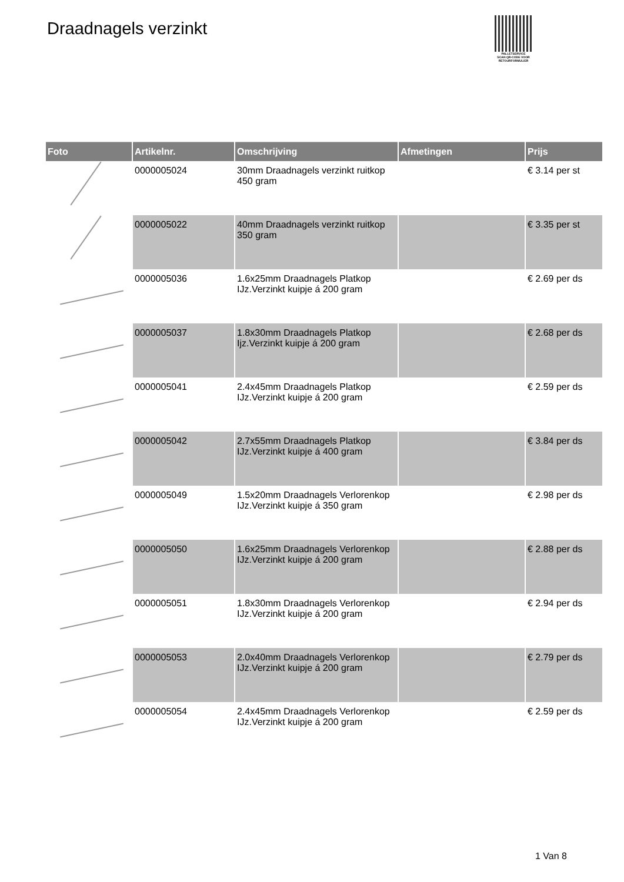Draadnagels verzinkt
PALLETSERVICE
SCAN QR-CODE VOOR RETOURFORMULIER
| Foto | Artikelnr. | Omschrijving | Afmetingen | Prijs |
| --- | --- | --- | --- | --- |
| | 0000005024 | 30mm Draadnagels verzinkt ruitkop 450 gram | | € 3.14 per st |
| | 0000005022 | 40mm Draadnagels verzinkt ruitkop 350 gram | | € 3.35 per st |
| | 0000005036 | 1.6x25mm Draadnagels Platkop IJz.Verzinkt kuipje á 200 gram | | € 2.69 per ds |
| | 0000005037 | 1.8x30mm Draadnagels Platkop Ijz.Verzinkt kuipje á 200 gram | | € 2.68 per ds |
| | 0000005041 | 2.4x45mm Draadnagels Platkop IJz.Verzinkt kuipje á 200 gram | | € 2.59 per ds |
| | 0000005042 | 2.7x55mm Draadnagels Platkop IJz.Verzinkt kuipje á 400 gram | | € 3.84 per ds |
| | 0000005049 | 1.5x20mm Draadnagels Verlorenkop IJz.Verzinkt kuipje á 350 gram | | € 2.98 per ds |
| | 0000005050 | 1.6x25mm Draadnagels Verlorenkop IJz.Verzinkt kuipje á 200 gram | | € 2.88 per ds |
| | 0000005051 | 1.8x30mm Draadnagels Verlorenkop IJz.Verzinkt kuipje á 200 gram | | € 2.94 per ds |
| | 0000005053 | 2.0x40mm Draadnagels Verlorenkop IJz.Verzinkt kuipje á 200 gram | | € 2.79 per ds |
| | 0000005054 | 2.4x45mm Draadnagels Verlorenkop IJz.Verzinkt kuipje á 200 gram | | € 2.59 per ds |
1 Van 8